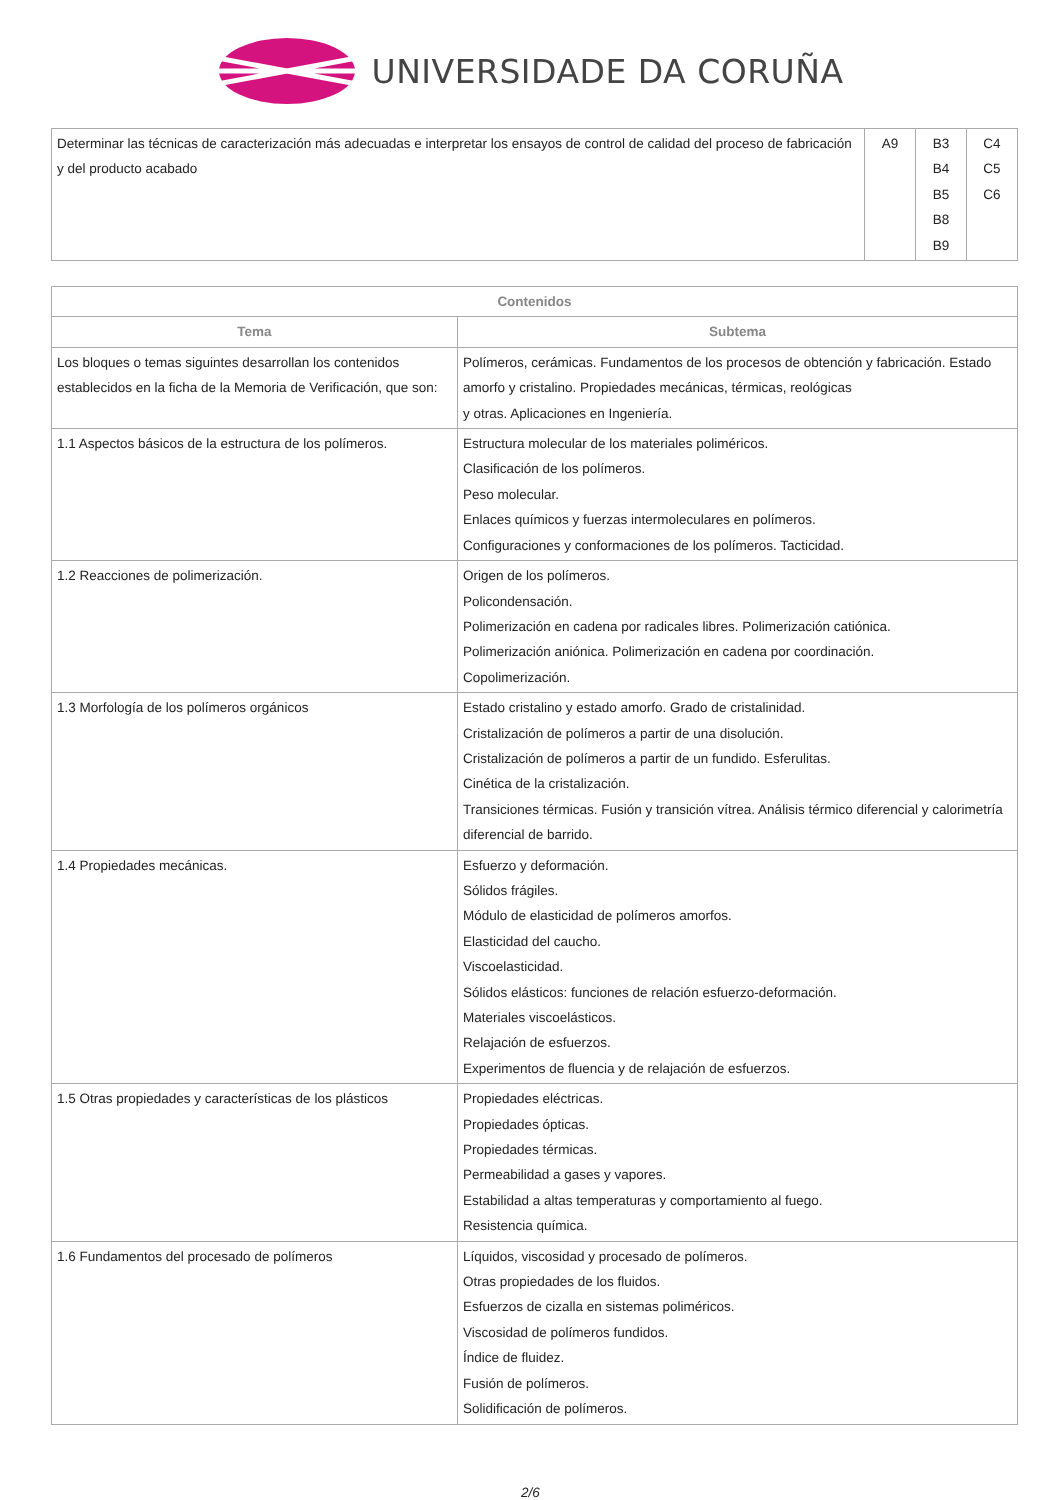UNIVERSIDADE DA CORUÑA
| Determinar las técnicas de caracterización más adecuadas e interpretar los ensayos de control de calidad del proceso de fabricación y del producto acabado | A9 | B3 B4 B5 B8 B9 | C4 C5 C6 |
| Contenidos | |
| --- | --- |
| Tema | Subtema |
| Los bloques o temas siguintes desarrollan los contenidos establecidos en la ficha de la Memoria de Verificación, que son: | Polímeros, cerámicas. Fundamentos de los procesos de obtención y fabricación. Estado amorfo y cristalino. Propiedades mecánicas, térmicas, reológicas y otras. Aplicaciones en Ingeniería. |
| 1.1 Aspectos básicos de la estructura de los polímeros. | Estructura molecular de los materiales poliméricos. Clasificación de los polímeros. Peso molecular. Enlaces químicos y fuerzas intermoleculares en polímeros. Configuraciones y conformaciones de los polímeros. Tacticidad. |
| 1.2 Reacciones de polimerización. | Origen de los polímeros. Policondensación. Polimerización en cadena por radicales libres. Polimerización catiónica. Polimerización aniónica. Polimerización en cadena por coordinación. Copolimerización. |
| 1.3 Morfología de los polímeros orgánicos | Estado cristalino y estado amorfo. Grado de cristalinidad. Cristalización de polímeros a partir de una disolución. Cristalización de polímeros a partir de un fundido. Esferulitas. Cinética de la cristalización. Transiciones térmicas. Fusión y transición vítrea. Análisis térmico diferencial y calorimetría diferencial de barrido. |
| 1.4 Propiedades mecánicas. | Esfuerzo y deformación. Sólidos frágiles. Módulo de elasticidad de polímeros amorfos. Elasticidad del caucho. Viscoelasticidad. Sólidos elásticos: funciones de relación esfuerzo-deformación. Materiales viscoelásticos. Relajación de esfuerzos. Experimentos de fluencia y de relajación de esfuerzos. |
| 1.5 Otras propiedades y características de los plásticos | Propiedades eléctricas. Propiedades ópticas. Propiedades térmicas. Permeabilidad a gases y vapores. Estabilidad a altas temperaturas y comportamiento al fuego. Resistencia química. |
| 1.6 Fundamentos del procesado de polímeros | Líquidos, viscosidad y procesado de polímeros. Otras propiedades de los fluidos. Esfuerzos de cizalla en sistemas poliméricos. Viscosidad de polímeros fundidos. Índice de fluidez. Fusión de polímeros. Solidificación de polímeros. |
2/6